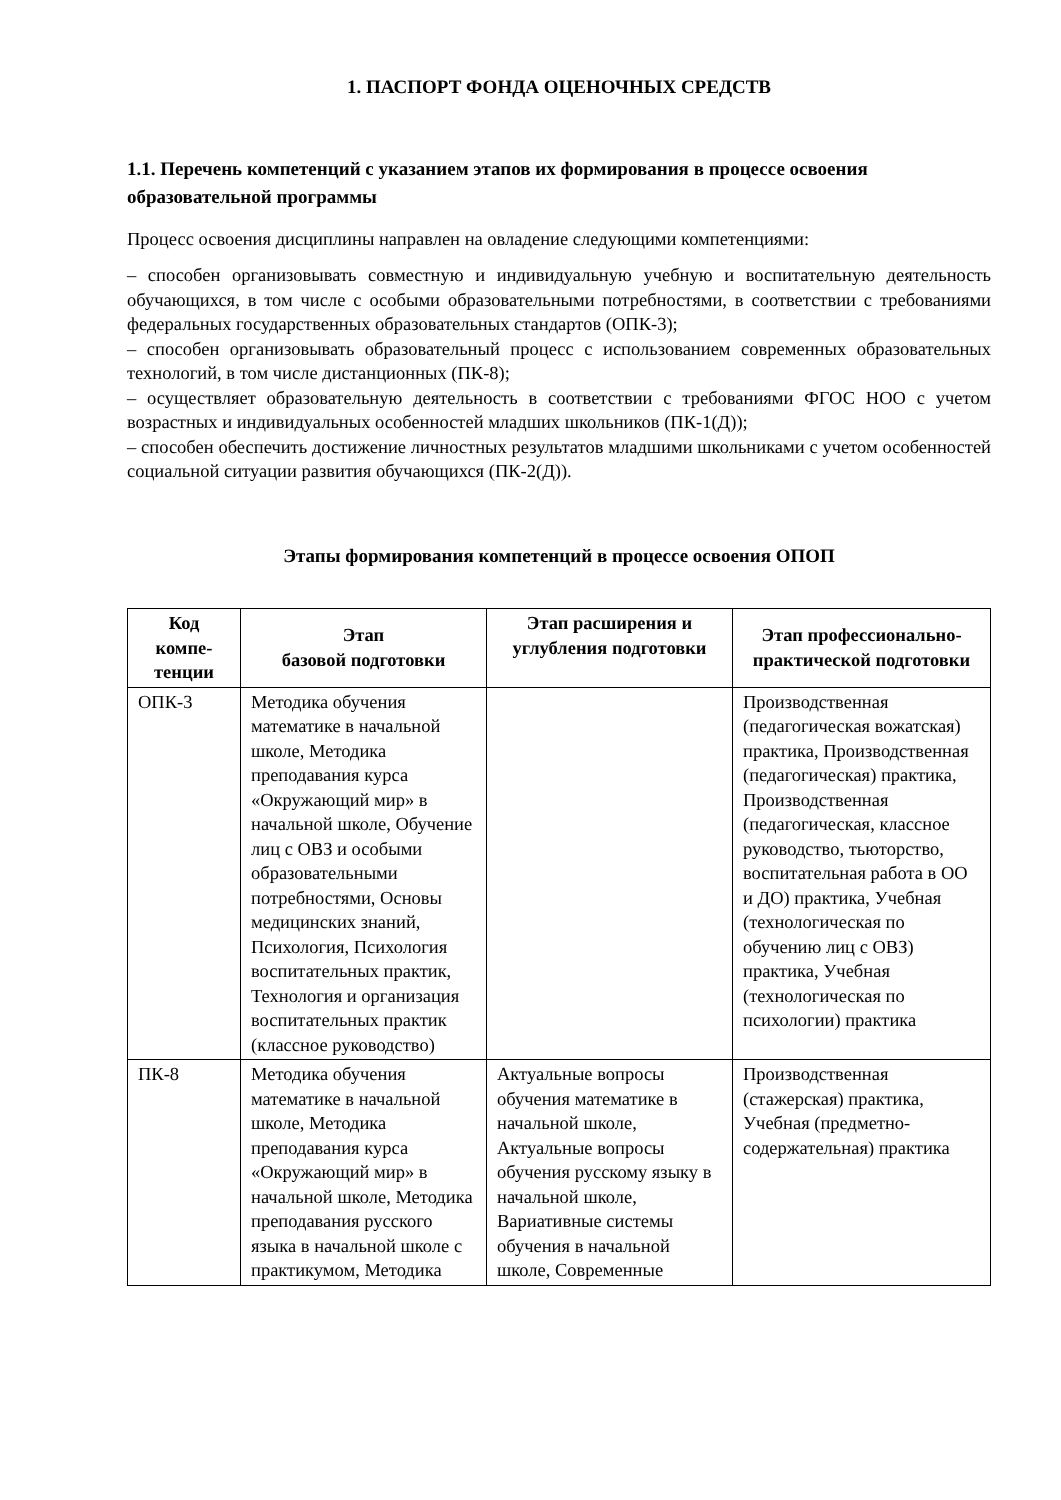1. ПАСПОРТ ФОНДА ОЦЕНОЧНЫХ СРЕДСТВ
1.1. Перечень компетенций с указанием этапов их формирования в процессе освоения образовательной программы
Процесс освоения дисциплины направлен на овладение следующими компетенциями:
– способен организовывать совместную и индивидуальную учебную и воспитательную деятельность обучающихся, в том числе с особыми образовательными потребностями, в соответствии с требованиями федеральных государственных образовательных стандартов (ОПК-3);
– способен организовывать образовательный процесс с использованием современных образовательных технологий, в том числе дистанционных (ПК-8);
– осуществляет образовательную деятельность в соответствии с требованиями ФГОС НОО с учетом возрастных и индивидуальных особенностей младших школьников (ПК-1(Д));
– способен обеспечить достижение личностных результатов младшими школьниками с учетом особенностей социальной ситуации развития обучающихся (ПК-2(Д)).
Этапы формирования компетенций в процессе освоения ОПОП
| Код компе-тенции | Этап базовой подготовки | Этап расширения и углубления подготовки | Этап профессионально-практической подготовки |
| --- | --- | --- | --- |
| ОПК-3 | Методика обучения математике в начальной школе, Методика преподавания курса «Окружающий мир» в начальной школе, Обучение лиц с ОВЗ и особыми образовательными потребностями, Основы медицинских знаний, Психология, Психология воспитательных практик, Технология и организация воспитательных практик (классное руководство) | | Производственная (педагогическая вожатская) практика, Производственная (педагогическая) практика, Производственная (педагогическая, классное руководство, тьюторство, воспитательная работа в ОО и ДО) практика, Учебная (технологическая по обучению лиц с ОВЗ) практика, Учебная (технологическая по психологии) практика |
| ПК-8 | Методика обучения математике в начальной школе, Методика преподавания курса «Окружающий мир» в начальной школе, Методика преподавания русского языка в начальной школе с практикумом, Методика | Актуальные вопросы обучения математике в начальной школе, Актуальные вопросы обучения русскому языку в начальной школе, Вариативные системы обучения в начальной школе, Современные | Производственная (стажерская) практика, Учебная (предметно-содержательная) практика |